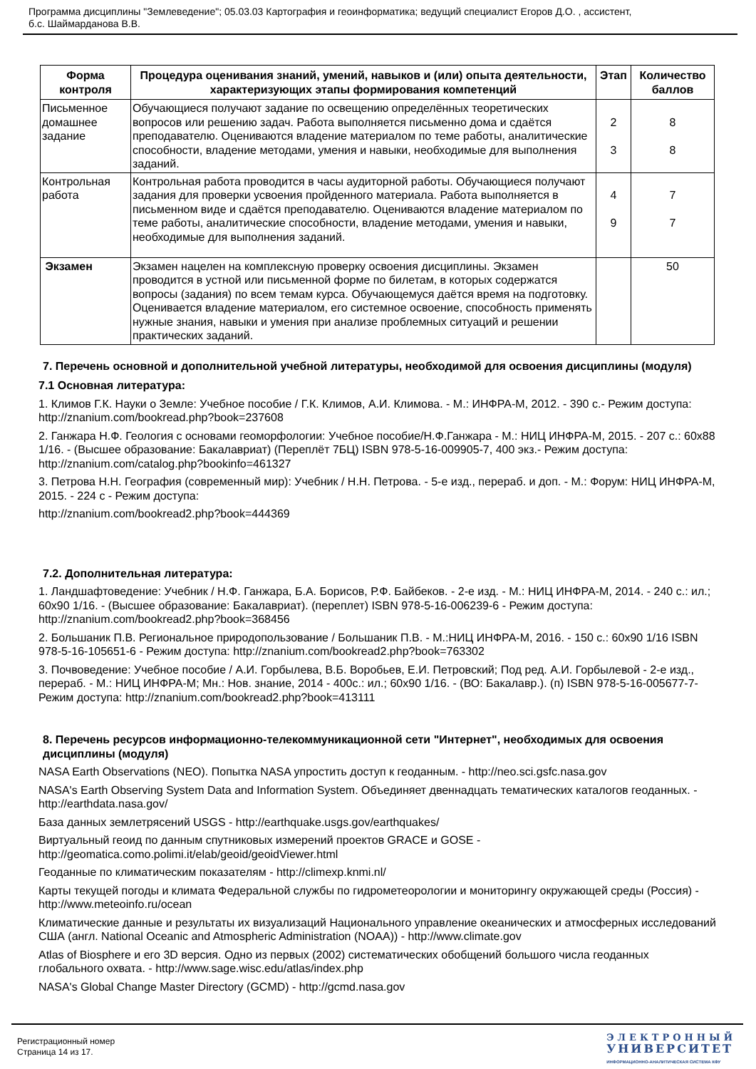Программа дисциплины "Землеведение"; 05.03.03 Картография и геоинформатика; ведущий специалист Егоров Д.О. , ассистент,
б.с. Шаймарданова В.В.
| Форма контроля | Процедура оценивания знаний, умений, навыков и (или) опыта деятельности, характеризующих этапы формирования компетенций | Этап | Количество баллов |
| --- | --- | --- | --- |
| Письменное домашнее задание | Обучающиеся получают задание по освещению определённых теоретических вопросов или решению задач. Работа выполняется письменно дома и сдаётся преподавателю. Оцениваются владение материалом по теме работы, аналитические способности, владение методами, умения и навыки, необходимые для выполнения заданий. | 2 3 | 8 8 |
| Контрольная работа | Контрольная работа проводится в часы аудиторной работы. Обучающиеся получают задания для проверки усвоения пройденного материала. Работа выполняется в письменном виде и сдаётся преподавателю. Оцениваются владение материалом по теме работы, аналитические способности, владение методами, умения и навыки, необходимые для выполнения заданий. | 4 9 | 7 7 |
| Экзамен | Экзамен нацелен на комплексную проверку освоения дисциплины. Экзамен проводится в устной или письменной форме по билетам, в которых содержатся вопросы (задания) по всем темам курса. Обучающемуся даётся время на подготовку. Оценивается владение материалом, его системное освоение, способность применять нужные знания, навыки и умения при анализе проблемных ситуаций и решении практических заданий. | | 50 |
7. Перечень основной и дополнительной учебной литературы, необходимой для освоения дисциплины (модуля)
7.1 Основная литература:
1. Климов Г.К. Науки о Земле: Учебное пособие / Г.К. Климов, А.И. Климова. - М.: ИНФРА-М, 2012. - 390 с.- Режим доступа: http://znanium.com/bookread.php?book=237608
2. Ганжара Н.Ф. Геология с основами геоморфологии: Учебное пособие/Н.Ф.Ганжара - М.: НИЦ ИНФРА-М, 2015. - 207 с.: 60x88 1/16. - (Высшее образование: Бакалавриат) (Переплёт 7БЦ) ISBN 978-5-16-009905-7, 400 экз.- Режим доступа: http://znanium.com/catalog.php?bookinfo=461327
3. Петрова Н.Н. География (современный мир): Учебник / Н.Н. Петрова. - 5-е изд., перераб. и доп. - М.: Форум: НИЦ ИНФРА-М, 2015. - 224 с - Режим доступа:
http://znanium.com/bookread2.php?book=444369
7.2. Дополнительная литература:
1. Ландшафтоведение: Учебник / Н.Ф. Ганжара, Б.А. Борисов, Р.Ф. Байбеков. - 2-е изд. - М.: НИЦ ИНФРА-М, 2014. - 240 с.: ил.; 60x90 1/16. - (Высшее образование: Бакалавриат). (переплет) ISBN 978-5-16-006239-6 - Режим доступа: http://znanium.com/bookread2.php?book=368456
2. Большаник П.В. Региональное природопользование / Большаник П.В. - М.:НИЦ ИНФРА-М, 2016. - 150 с.: 60x90 1/16 ISBN 978-5-16-105651-6 - Режим доступа: http://znanium.com/bookread2.php?book=763302
3. Почвоведение: Учебное пособие / А.И. Горбылева, В.Б. Воробьев, Е.И. Петровский; Под ред. А.И. Горбылевой - 2-е изд., перераб. - М.: НИЦ ИНФРА-М; Мн.: Нов. знание, 2014 - 400с.: ил.; 60x90 1/16. - (ВО: Бакалавр.). (п) ISBN 978-5-16-005677-7- Режим доступа: http://znanium.com/bookread2.php?book=413111
8. Перечень ресурсов информационно-телекоммуникационной сети "Интернет", необходимых для освоения дисциплины (модуля)
NASA Earth Observations (NEO). Попытка NASA упростить доступ к геоданным. - http://neo.sci.gsfc.nasa.gov
NASA's Earth Observing System Data and Information System. Объединяет двеннадцать тематических каталогов геоданных. - http://earthdata.nasa.gov/
База данных землетрясений USGS - http://earthquake.usgs.gov/earthquakes/
Виртуальный геоид по данным спутниковых измерений проектов GRACE и GOSE - http://geomatica.como.polimi.it/elab/geoid/geoidViewer.html
Геоданные по климатическим показателям - http://climexp.knmi.nl/
Карты текущей погоды и климата Федеральной службы по гидрометеорологии и мониторингу окружающей среды (Россия) - http://www.meteoinfo.ru/ocean
Климатические данные и результаты их визуализаций Национального управление океанических и атмосферных исследований США (англ. National Oceanic and Atmospheric Administration (NOAA)) - http://www.climate.gov
Atlas of Biosphere и его 3D версия. Одно из первых (2002) систематических обобщений большого числа геоданных глобального охвата. - http://www.sage.wisc.edu/atlas/index.php
NASA's Global Change Master Directory (GCMD) - http://gcmd.nasa.gov
Регистрационный номер
Страница 14 из 17.
ЭЛЕКТРОННЫЙ
УНИВЕРСИТЕТ
ИНФОРМАЦИОННО-АНАЛИТИЧЕСКАЯ СИСТЕМА КФУ